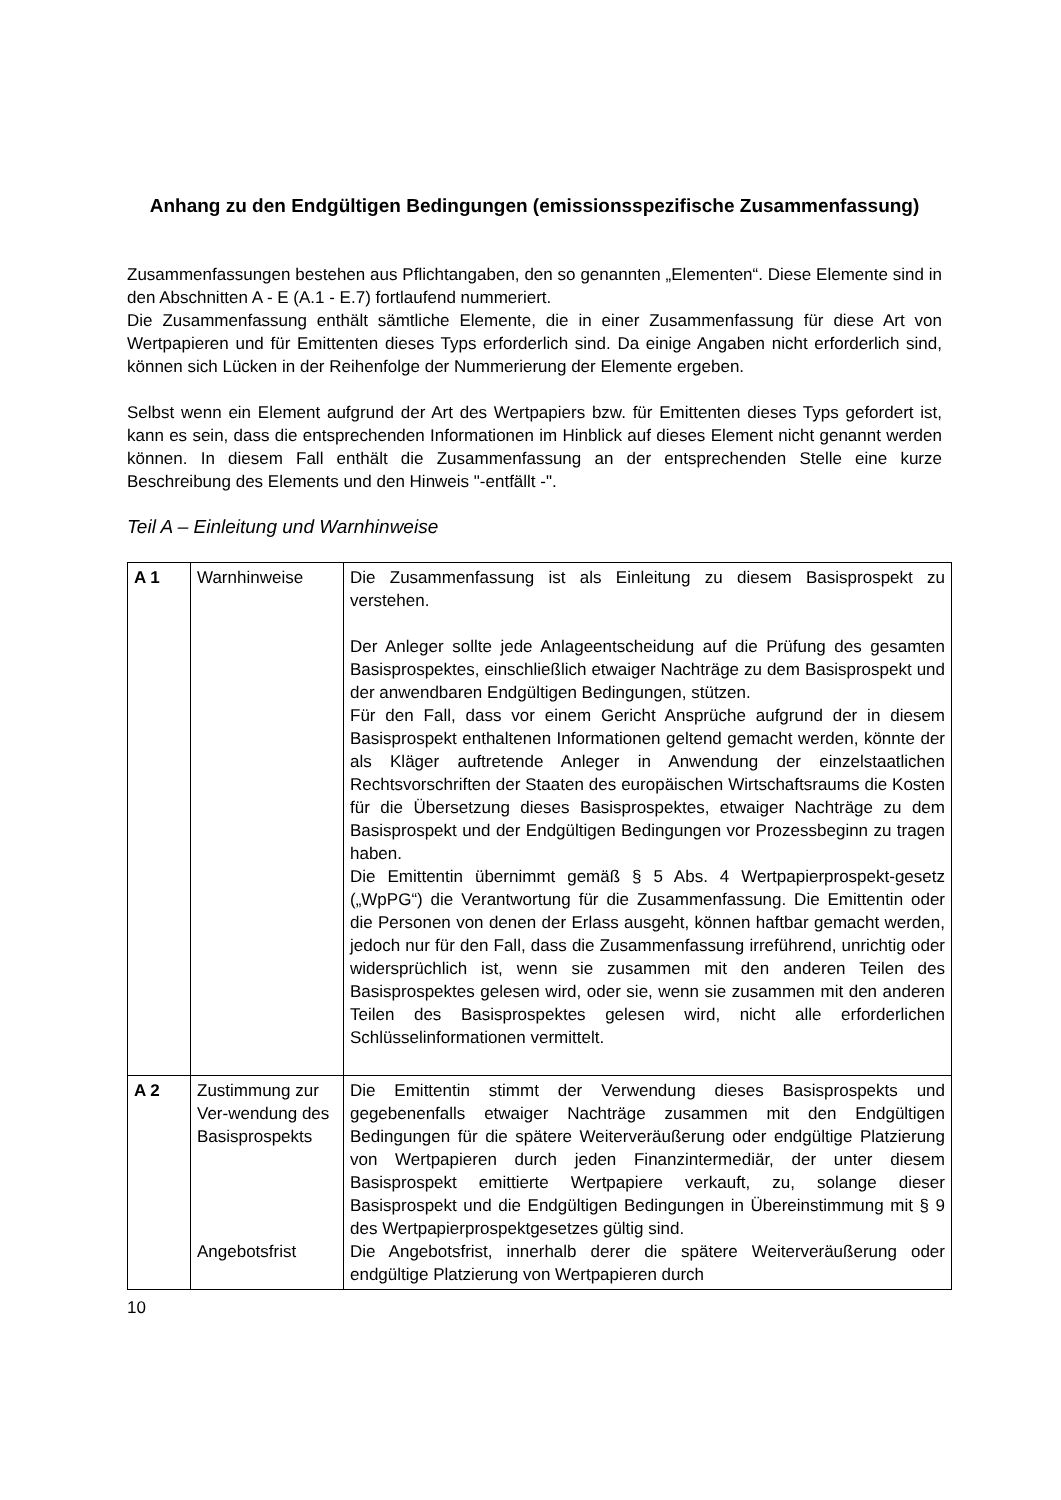Anhang zu den Endgültigen Bedingungen (emissionsspezifische Zusammenfassung)
Zusammenfassungen bestehen aus Pflichtangaben, den so genannten „Elementen“. Diese Elemente sind in den Abschnitten A - E (A.1 - E.7) fortlaufend nummeriert.
Die Zusammenfassung enthält sämtliche Elemente, die in einer Zusammenfassung für diese Art von Wertpapieren und für Emittenten dieses Typs erforderlich sind. Da einige Angaben nicht erforderlich sind, können sich Lücken in der Reihenfolge der Nummerierung der Elemente ergeben.
Selbst wenn ein Element aufgrund der Art des Wertpapiers bzw. für Emittenten dieses Typs gefordert ist, kann es sein, dass die entsprechenden Informationen im Hinblick auf dieses Element nicht genannt werden können. In diesem Fall enthält die Zusammenfassung an der entsprechenden Stelle eine kurze Beschreibung des Elements und den Hinweis "-entfällt -".
Teil A – Einleitung und Warnhinweise
| A 1 | Warnhinweise | Die Zusammenfassung ist als Einleitung zu diesem Basisprospekt zu verstehen. Der Anleger sollte jede Anlageentscheidung auf die Prüfung des gesamten Basisprospektes, einschließlich etwaiger Nachträge zu dem Basisprospekt und der anwendbaren Endgültigen Bedingungen, stützen. Für den Fall, dass vor einem Gericht Ansprüche aufgrund der in diesem Basisprospekt enthaltenen Informationen geltend gemacht werden, könnte der als Kläger auftretende Anleger in Anwendung der einzelstaatlichen Rechtsvorschriften der Staaten des europäischen Wirtschaftsraums die Kosten für die Übersetzung dieses Basisprospektes, etwaiger Nachträge zu dem Basisprospekt und der Endgültigen Bedingungen vor Prozessbeginn zu tragen haben. Die Emittentin übernimmt gemäß § 5 Abs. 4 Wertpapierprospekt-gesetz („WpPG“) die Verantwortung für die Zusammenfassung. Die Emittentin oder die Personen von denen der Erlass ausgeht, können haftbar gemacht werden, jedoch nur für den Fall, dass die Zusammenfassung irreführend, unrichtig oder widersprüchlich ist, wenn sie zusammen mit den anderen Teilen des Basisprospektes gelesen wird, oder sie, wenn sie zusammen mit den anderen Teilen des Basisprospektes gelesen wird, nicht alle erforderlichen Schlüsselinformationen vermittelt. |
| A 2 | Zustimmung zur Ver-wendung des Basisprospekts Angebotsfrist | Die Emittentin stimmt der Verwendung dieses Basisprospekts und gegebenenfalls etwaiger Nachträge zusammen mit den Endgültigen Bedingungen für die spätere Weiterveräußerung oder endgültige Platzierung von Wertpapieren durch jeden Finanzintermediär, der unter diesem Basisprospekt emittierte Wertpapiere verkauft, zu, solange dieser Basisprospekt und die Endgültigen Bedingungen in Übereinstimmung mit § 9 des Wertpapierprospektgesetzes gültig sind. Die Angebotsfrist, innerhalb derer die spätere Weiterveräußerung oder endgültige Platzierung von Wertpapieren durch |
10